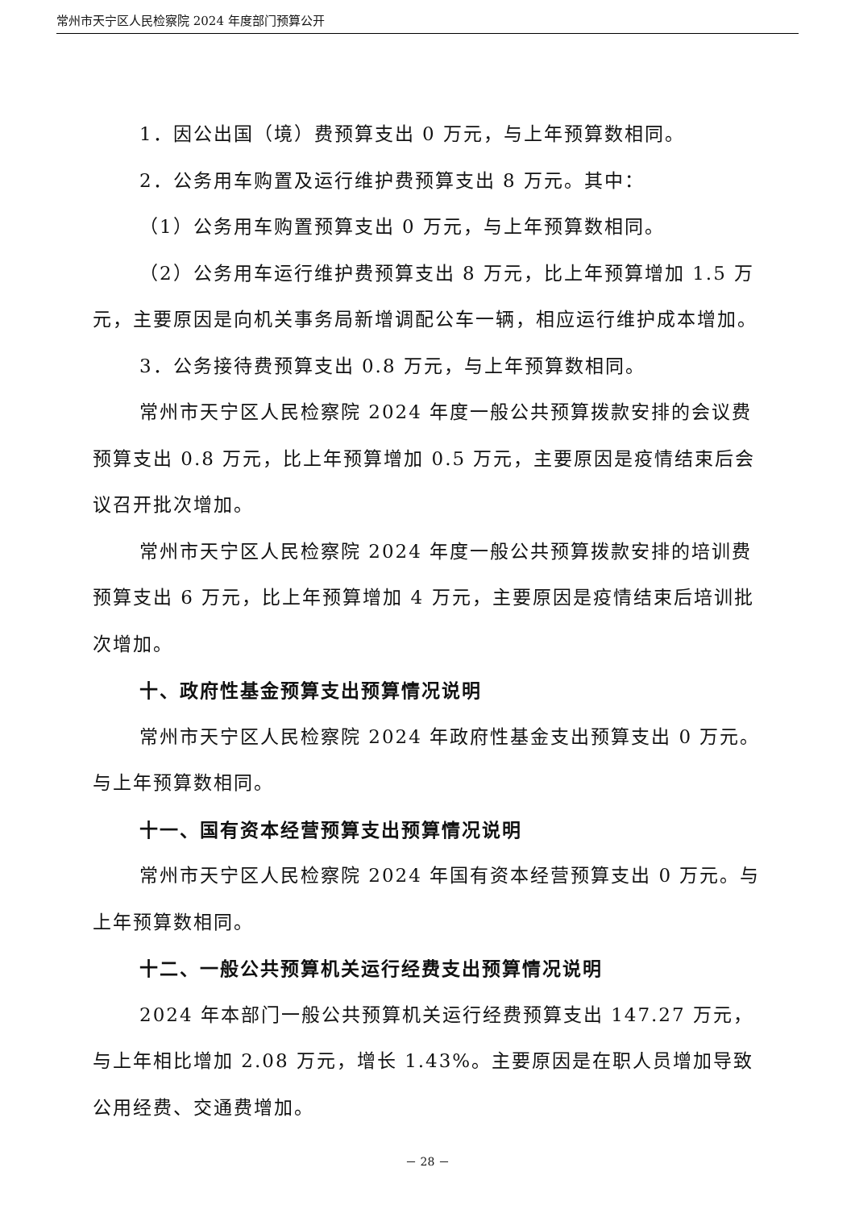常州市天宁区人民检察院 2024 年度部门预算公开
1．因公出国（境）费预算支出 0 万元，与上年预算数相同。
2．公务用车购置及运行维护费预算支出 8 万元。其中：
（1）公务用车购置预算支出 0 万元，与上年预算数相同。
（2）公务用车运行维护费预算支出 8 万元，比上年预算增加 1.5 万元，主要原因是向机关事务局新增调配公车一辆，相应运行维护成本增加。
3．公务接待费预算支出 0.8 万元，与上年预算数相同。
常州市天宁区人民检察院 2024 年度一般公共预算拨款安排的会议费预算支出 0.8 万元，比上年预算增加 0.5 万元，主要原因是疫情结束后会议召开批次增加。
常州市天宁区人民检察院 2024 年度一般公共预算拨款安排的培训费预算支出 6 万元，比上年预算增加 4 万元，主要原因是疫情结束后培训批次增加。
十、政府性基金预算支出预算情况说明
常州市天宁区人民检察院 2024 年政府性基金支出预算支出 0 万元。与上年预算数相同。
十一、国有资本经营预算支出预算情况说明
常州市天宁区人民检察院 2024 年国有资本经营预算支出 0 万元。与上年预算数相同。
十二、一般公共预算机关运行经费支出预算情况说明
2024 年本部门一般公共预算机关运行经费预算支出 147.27 万元，与上年相比增加 2.08 万元，增长 1.43%。主要原因是在职人员增加导致公用经费、交通费增加。
－ 28 －